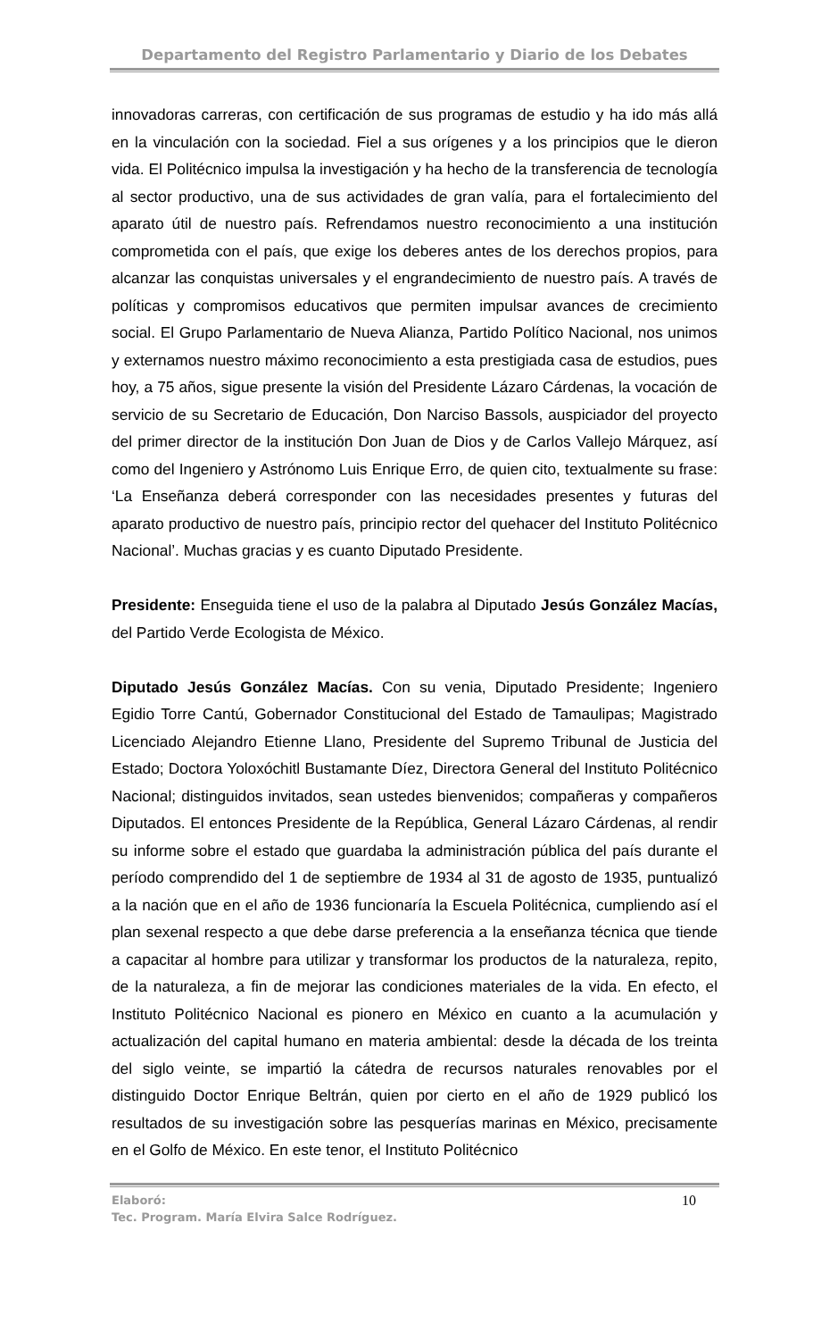Departamento del Registro Parlamentario y Diario de los Debates
innovadoras carreras, con certificación de sus programas de estudio y ha ido más allá en la vinculación con la sociedad. Fiel a sus orígenes y a los principios que le dieron vida. El Politécnico impulsa la investigación y ha hecho de la transferencia de tecnología al sector productivo, una de sus actividades de gran valía, para el fortalecimiento del aparato útil de nuestro país. Refrendamos nuestro reconocimiento a una institución comprometida con el país, que exige los deberes antes de los derechos propios, para alcanzar las conquistas universales y el engrandecimiento de nuestro país. A través de políticas y compromisos educativos que permiten impulsar avances de crecimiento social. El Grupo Parlamentario de Nueva Alianza, Partido Político Nacional, nos unimos y externamos nuestro máximo reconocimiento a esta prestigiada casa de estudios, pues hoy, a 75 años, sigue presente la visión del Presidente Lázaro Cárdenas, la vocación de servicio de su Secretario de Educación, Don Narciso Bassols, auspiciador del proyecto del primer director de la institución Don Juan de Dios y de Carlos Vallejo Márquez, así como del Ingeniero y Astrónomo Luis Enrique Erro, de quien cito, textualmente su frase: ‘La Enseñanza deberá corresponder con las necesidades presentes y futuras del aparato productivo de nuestro país, principio rector del quehacer del Instituto Politécnico Nacional’. Muchas gracias y es cuanto Diputado Presidente.
Presidente: Enseguida tiene el uso de la palabra al Diputado Jesús González Macías, del Partido Verde Ecologista de México.
Diputado Jesús González Macías. Con su venia, Diputado Presidente; Ingeniero Egidio Torre Cantú, Gobernador Constitucional del Estado de Tamaulipas; Magistrado Licenciado Alejandro Etienne Llano, Presidente del Supremo Tribunal de Justicia del Estado; Doctora Yoloxóchitl Bustamante Díez, Directora General del Instituto Politécnico Nacional; distinguidos invitados, sean ustedes bienvenidos; compañeras y compañeros Diputados. El entonces Presidente de la República, General Lázaro Cárdenas, al rendir su informe sobre el estado que guardaba la administración pública del país durante el período comprendido del 1 de septiembre de 1934 al 31 de agosto de 1935, puntualizó a la nación que en el año de 1936 funcionaría la Escuela Politécnica, cumpliendo así el plan sexenal respecto a que debe darse preferencia a la enseñanza técnica que tiende a capacitar al hombre para utilizar y transformar los productos de la naturaleza, repito, de la naturaleza, a fin de mejorar las condiciones materiales de la vida. En efecto, el Instituto Politécnico Nacional es pionero en México en cuanto a la acumulación y actualización del capital humano en materia ambiental: desde la década de los treinta del siglo veinte, se impartió la cátedra de recursos naturales renovables por el distinguido Doctor Enrique Beltrán, quien por cierto en el año de 1929 publicó los resultados de su investigación sobre las pesquerías marinas en México, precisamente en el Golfo de México. En este tenor, el Instituto Politécnico
10 Elaboró:
Tec. Program. María Elvira Salce Rodríguez.